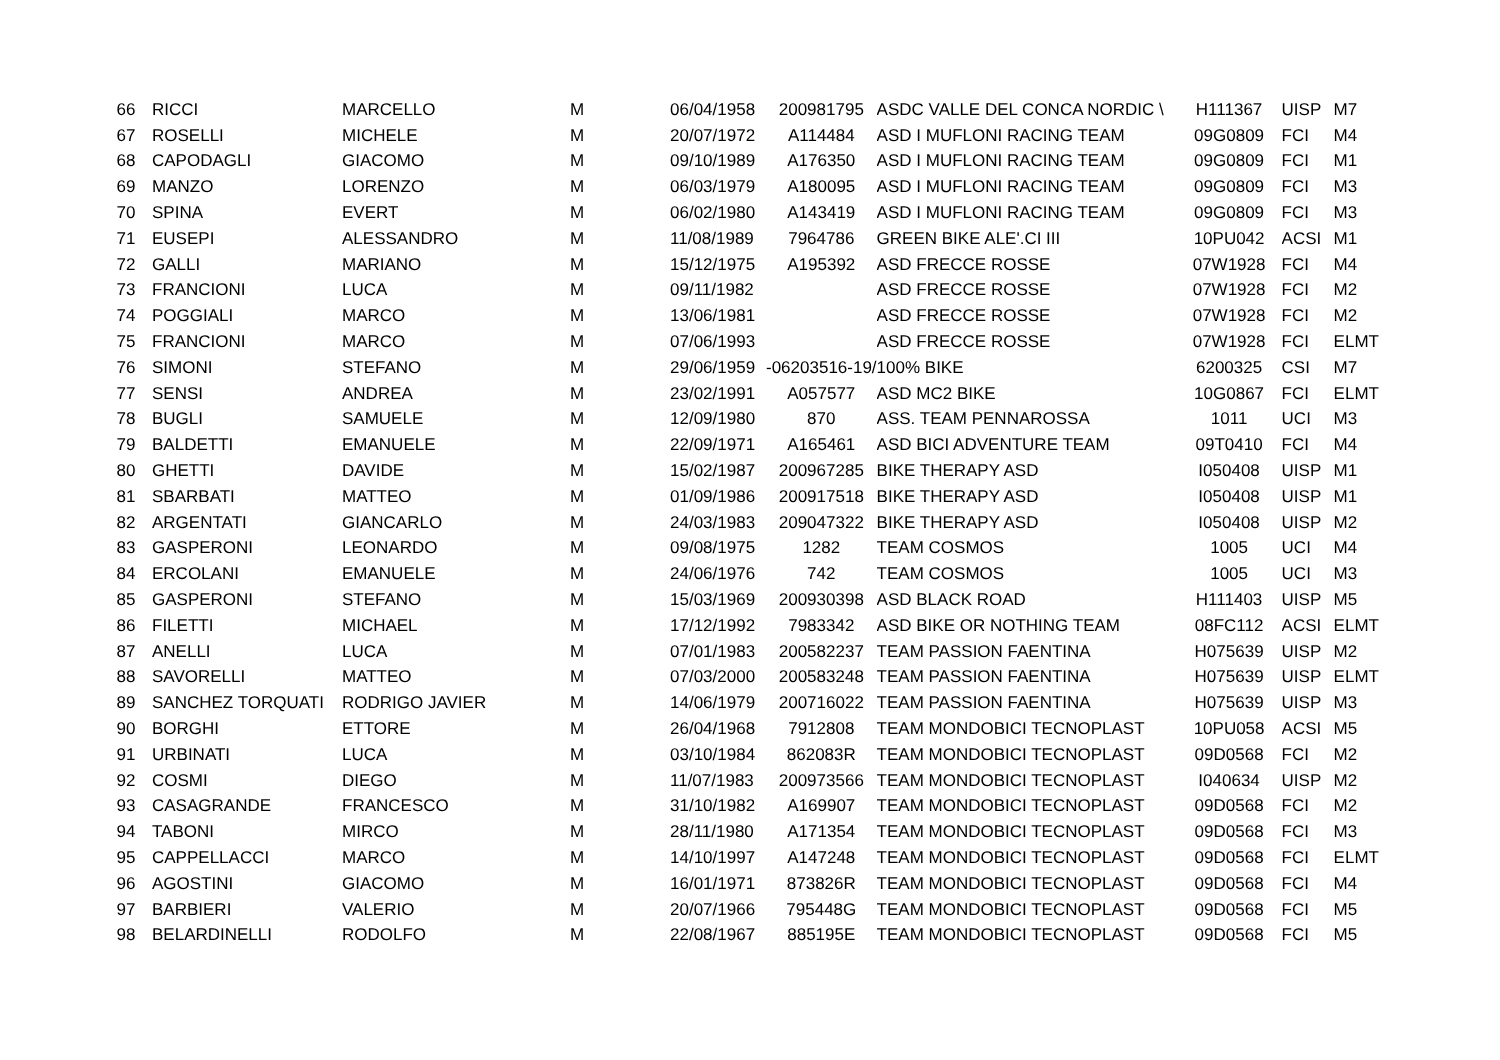| 66 | RICCI | MARCELLO | M | 06/04/1958 | 200981795 | ASDC VALLE DEL CONCA NORDIC \ | H111367 | UISP | M7 |
| 67 | ROSELLI | MICHELE | M | 20/07/1972 | A114484 | ASD I MUFLONI RACING TEAM | 09G0809 | FCI | M4 |
| 68 | CAPODAGLI | GIACOMO | M | 09/10/1989 | A176350 | ASD I MUFLONI RACING TEAM | 09G0809 | FCI | M1 |
| 69 | MANZO | LORENZO | M | 06/03/1979 | A180095 | ASD I MUFLONI RACING TEAM | 09G0809 | FCI | M3 |
| 70 | SPINA | EVERT | M | 06/02/1980 | A143419 | ASD I MUFLONI RACING TEAM | 09G0809 | FCI | M3 |
| 71 | EUSEPI | ALESSANDRO | M | 11/08/1989 | 7964786 | GREEN BIKE ALE'.CI III | 10PU042 | ACSI | M1 |
| 72 | GALLI | MARIANO | M | 15/12/1975 | A195392 | ASD FRECCE ROSSE | 07W1928 | FCI | M4 |
| 73 | FRANCIONI | LUCA | M | 09/11/1982 | | ASD FRECCE ROSSE | 07W1928 | FCI | M2 |
| 74 | POGGIALI | MARCO | M | 13/06/1981 | | ASD FRECCE ROSSE | 07W1928 | FCI | M2 |
| 75 | FRANCIONI | MARCO | M | 07/06/1993 | | ASD FRECCE ROSSE | 07W1928 | FCI | ELMT |
| 76 | SIMONI | STEFANO | M | 29/06/1959 | -06203516-19/ | 100% BIKE | 6200325 | CSI | M7 |
| 77 | SENSI | ANDREA | M | 23/02/1991 | A057577 | ASD MC2 BIKE | 10G0867 | FCI | ELMT |
| 78 | BUGLI | SAMUELE | M | 12/09/1980 | 870 | ASS. TEAM PENNAROSSA | 1011 | UCI | M3 |
| 79 | BALDETTI | EMANUELE | M | 22/09/1971 | A165461 | ASD BICI ADVENTURE TEAM | 09T0410 | FCI | M4 |
| 80 | GHETTI | DAVIDE | M | 15/02/1987 | 200967285 | BIKE THERAPY ASD | I050408 | UISP | M1 |
| 81 | SBARBATI | MATTEO | M | 01/09/1986 | 200917518 | BIKE THERAPY ASD | I050408 | UISP | M1 |
| 82 | ARGENTATI | GIANCARLO | M | 24/03/1983 | 209047322 | BIKE THERAPY ASD | I050408 | UISP | M2 |
| 83 | GASPERONI | LEONARDO | M | 09/08/1975 | 1282 | TEAM COSMOS | 1005 | UCI | M4 |
| 84 | ERCOLANI | EMANUELE | M | 24/06/1976 | 742 | TEAM COSMOS | 1005 | UCI | M3 |
| 85 | GASPERONI | STEFANO | M | 15/03/1969 | 200930398 | ASD BLACK ROAD | H111403 | UISP | M5 |
| 86 | FILETTI | MICHAEL | M | 17/12/1992 | 7983342 | ASD BIKE OR NOTHING TEAM | 08FC112 | ACSI | ELMT |
| 87 | ANELLI | LUCA | M | 07/01/1983 | 200582237 | TEAM PASSION FAENTINA | H075639 | UISP | M2 |
| 88 | SAVORELLI | MATTEO | M | 07/03/2000 | 200583248 | TEAM PASSION FAENTINA | H075639 | UISP | ELMT |
| 89 | SANCHEZ TORQUATI | RODRIGO JAVIER | M | 14/06/1979 | 200716022 | TEAM PASSION FAENTINA | H075639 | UISP | M3 |
| 90 | BORGHI | ETTORE | M | 26/04/1968 | 7912808 | TEAM MONDOBICI TECNOPLAST | 10PU058 | ACSI | M5 |
| 91 | URBINATI | LUCA | M | 03/10/1984 | 862083R | TEAM MONDOBICI TECNOPLAST | 09D0568 | FCI | M2 |
| 92 | COSMI | DIEGO | M | 11/07/1983 | 200973566 | TEAM MONDOBICI TECNOPLAST | I040634 | UISP | M2 |
| 93 | CASAGRANDE | FRANCESCO | M | 31/10/1982 | A169907 | TEAM MONDOBICI TECNOPLAST | 09D0568 | FCI | M2 |
| 94 | TABONI | MIRCO | M | 28/11/1980 | A171354 | TEAM MONDOBICI TECNOPLAST | 09D0568 | FCI | M3 |
| 95 | CAPPELLACCI | MARCO | M | 14/10/1997 | A147248 | TEAM MONDOBICI TECNOPLAST | 09D0568 | FCI | ELMT |
| 96 | AGOSTINI | GIACOMO | M | 16/01/1971 | 873826R | TEAM MONDOBICI TECNOPLAST | 09D0568 | FCI | M4 |
| 97 | BARBIERI | VALERIO | M | 20/07/1966 | 795448G | TEAM MONDOBICI TECNOPLAST | 09D0568 | FCI | M5 |
| 98 | BELARDINELLI | RODOLFO | M | 22/08/1967 | 885195E | TEAM MONDOBICI TECNOPLAST | 09D0568 | FCI | M5 |